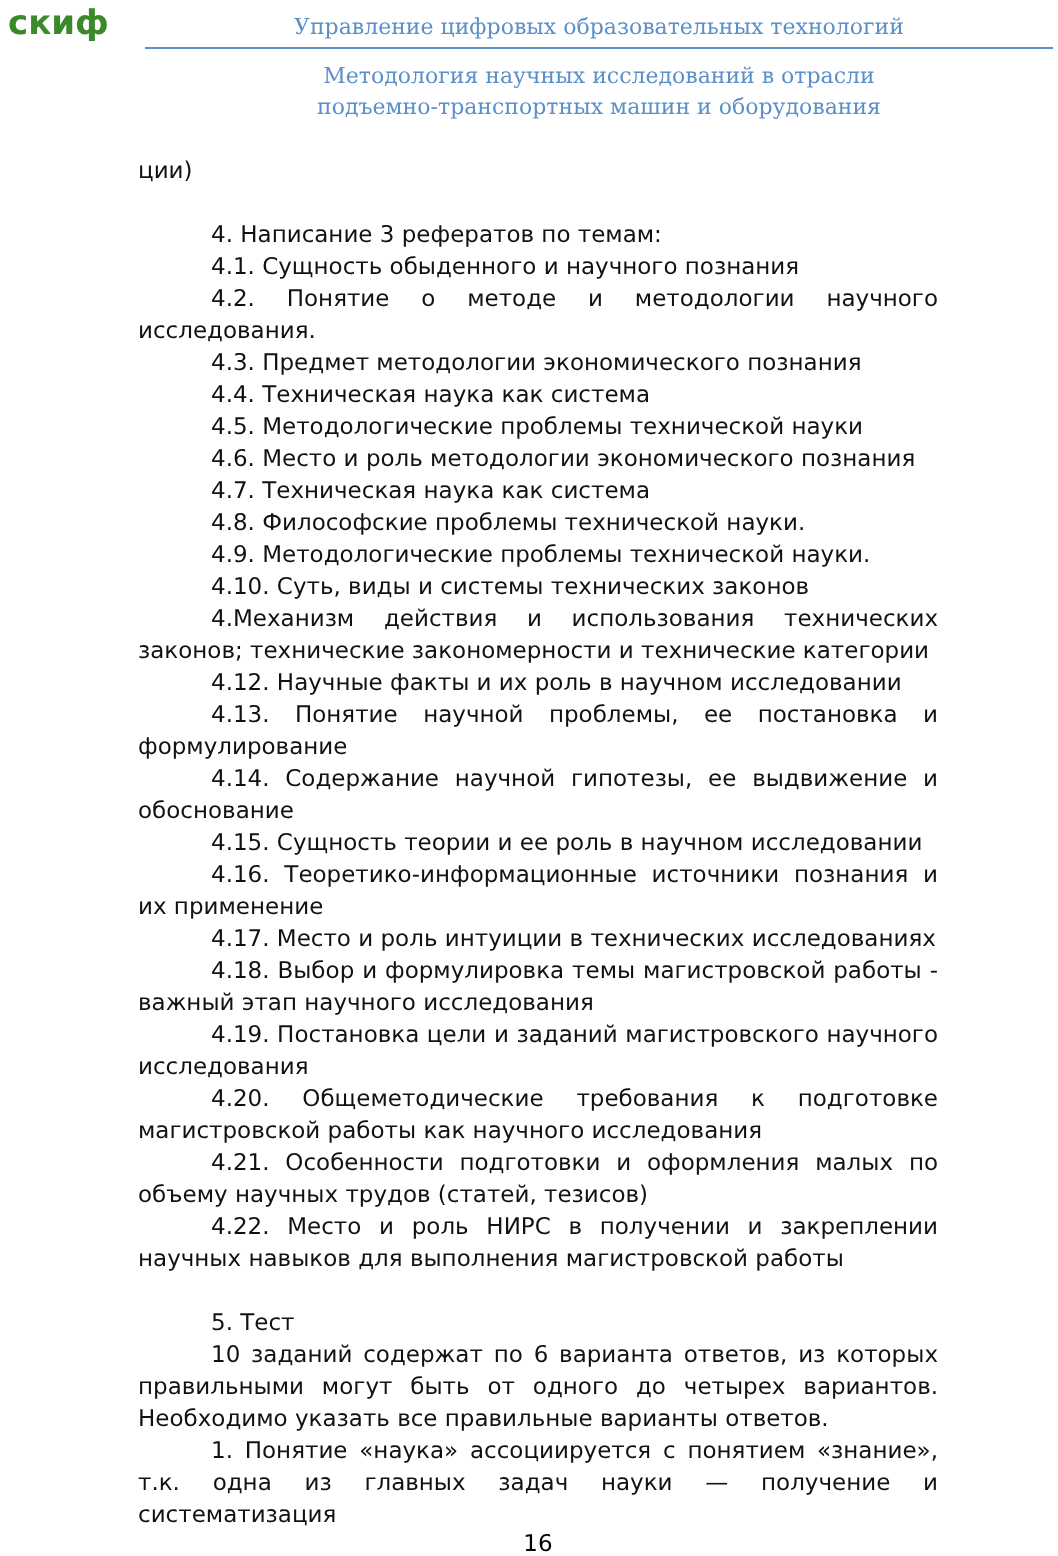скиф
Управление цифровых образовательных технологий
Методология научных исследований в отрасли
подъемно-транспортных машин и оборудования
ции)
4. Написание 3 рефератов по темам:
4.1. Сущность обыденного и научного познания
4.2. Понятие о методе и методологии научного исследования.
4.3. Предмет методологии экономического познания
4.4. Техническая наука как система
4.5. Методологические проблемы технической науки
4.6. Место и роль методологии экономического познания
4.7. Техническая наука как система
4.8. Философские проблемы технической науки.
4.9. Методологические проблемы технической науки.
4.10. Суть, виды и системы технических законов
4.Механизм действия и использования технических законов; технические закономерности и технические категории
4.12. Научные факты и их роль в научном исследовании
4.13. Понятие научной проблемы, ее постановка и формулирование
4.14. Содержание научной гипотезы, ее выдвижение и обоснование
4.15. Сущность теории и ее роль в научном исследовании
4.16. Теоретико-информационные источники познания и их применение
4.17. Место и роль интуиции в технических исследованиях
4.18. Выбор и формулировка темы магистровской работы - важный этап научного исследования
4.19. Постановка цели и заданий магистровского научного исследования
4.20. Общеметодические требования к подготовке магистровской работы как научного исследования
4.21. Особенности подготовки и оформления малых по объему научных трудов (статей, тезисов)
4.22. Место и роль НИРС в получении и закреплении научных навыков для выполнения магистровской работы
5. Тест
10 заданий содержат по 6 варианта ответов, из которых правильными могут быть от одного до четырех вариантов. Необходимо указать все правильные варианты ответов.
1. Понятие «наука» ассоциируется с понятием «знание», т.к. одна из главных задач науки — получение и систематизация
16